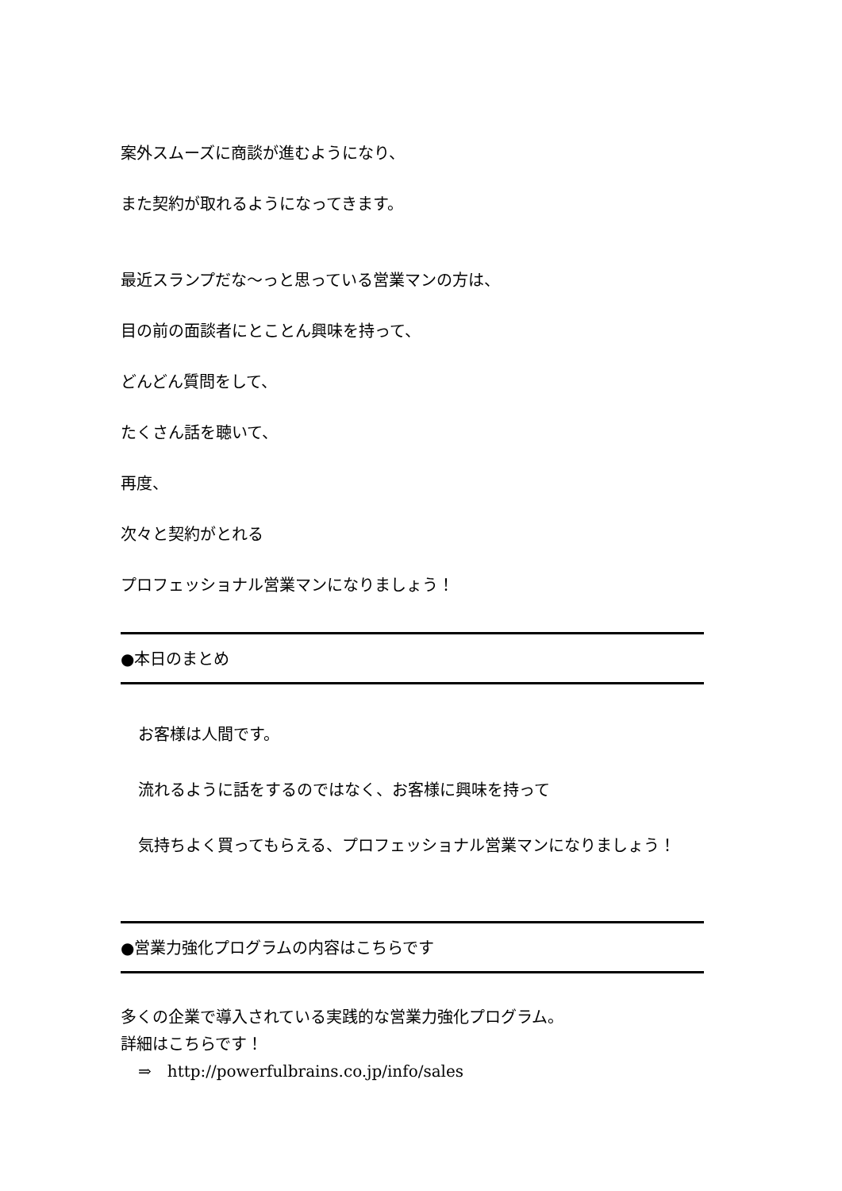案外スムーズに商談が進むようになり、
また契約が取れるようになってきます。
最近スランプだな〜っと思っている営業マンの方は、
目の前の面談者にとことん興味を持って、
どんどん質問をして、
たくさん話を聴いて、
再度、
次々と契約がとれる
プロフェッショナル営業マンになりましょう！
●本日のまとめ
お客様は人間です。
流れるように話をするのではなく、お客様に興味を持って
気持ちよく買ってもらえる、プロフェッショナル営業マンになりましょう！
●営業力強化プログラムの内容はこちらです
多くの企業で導入されている実践的な営業力強化プログラム。
詳細はこちらです！
⇒　http://powerfulbrains.co.jp/info/sales